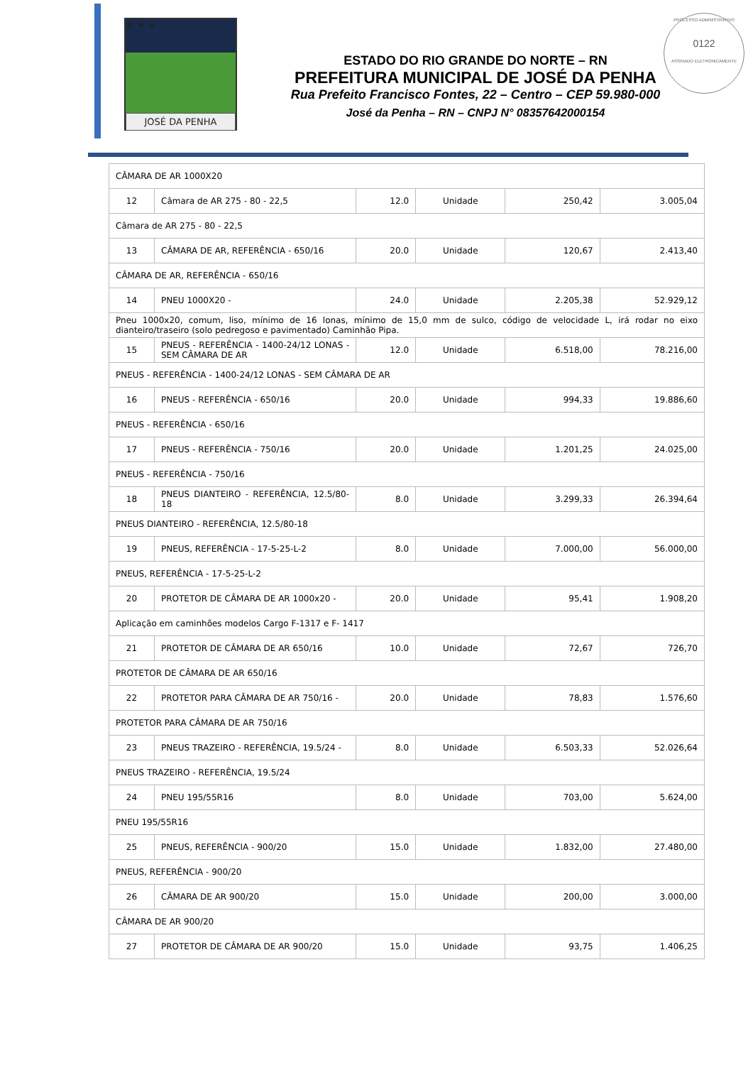★ ★ ★
JOSÉ DA PENHA
ESTADO DO RIO GRANDE DO NORTE – RN
PREFEITURA MUNICIPAL DE JOSÉ DA PENHA
Rua Prefeito Francisco Fontes, 22 – Centro – CEP 59.980-000
José da Penha – RN – CNPJ N° 08357642000154
PROCESSO ADMINISTRATIVO
0122
ASSINADO ELETRONICAMENTE
| CÂMARA DE AR 1000X20 | | | | | |
| 12 | Câmara de AR 275 - 80 - 22,5 | 12.0 | Unidade | 250,42 | 3.005,04 |
| Câmara de AR 275 - 80 - 22,5 | | | | | |
| 13 | CÂMARA DE AR, REFERÊNCIA - 650/16 | 20.0 | Unidade | 120,67 | 2.413,40 |
| CÂMARA DE AR, REFERÊNCIA - 650/16 | | | | | |
| 14 | PNEU 1000X20 - | 24.0 | Unidade | 2.205,38 | 52.929,12 |
| Pneu 1000x20, comum, liso, mínimo de 16 lonas, mínimo de 15,0 mm de sulco, código de velocidade L, irá rodar no eixo dianteiro/traseiro (solo pedregoso e pavimentado) Caminhão Pipa. | | | | | |
| 15 | PNEUS - REFERÊNCIA - 1400-24/12 LONAS - SEM CÂMARA DE AR | 12.0 | Unidade | 6.518,00 | 78.216,00 |
| PNEUS - REFERÊNCIA - 1400-24/12 LONAS - SEM CÂMARA DE AR | | | | | |
| 16 | PNEUS - REFERÊNCIA - 650/16 | 20.0 | Unidade | 994,33 | 19.886,60 |
| PNEUS - REFERÊNCIA - 650/16 | | | | | |
| 17 | PNEUS - REFERÊNCIA - 750/16 | 20.0 | Unidade | 1.201,25 | 24.025,00 |
| PNEUS - REFERÊNCIA - 750/16 | | | | | |
| 18 | PNEUS DIANTEIRO - REFERÊNCIA, 12.5/80-18 | 8.0 | Unidade | 3.299,33 | 26.394,64 |
| PNEUS DIANTEIRO - REFERÊNCIA, 12.5/80-18 | | | | | |
| 19 | PNEUS, REFERÊNCIA - 17-5-25-L-2 | 8.0 | Unidade | 7.000,00 | 56.000,00 |
| PNEUS, REFERÊNCIA - 17-5-25-L-2 | | | | | |
| 20 | PROTETOR DE CÂMARA DE AR 1000x20 - | 20.0 | Unidade | 95,41 | 1.908,20 |
| Aplicação em caminhões modelos Cargo F-1317 e F- 1417 | | | | | |
| 21 | PROTETOR DE CÂMARA DE AR 650/16 | 10.0 | Unidade | 72,67 | 726,70 |
| PROTETOR DE CÂMARA DE AR 650/16 | | | | | |
| 22 | PROTETOR PARA CÂMARA DE AR 750/16 - | 20.0 | Unidade | 78,83 | 1.576,60 |
| PROTETOR PARA CÂMARA DE AR 750/16 | | | | | |
| 23 | PNEUS TRAZEIRO - REFERÊNCIA, 19.5/24 - | 8.0 | Unidade | 6.503,33 | 52.026,64 |
| PNEUS TRAZEIRO - REFERÊNCIA, 19.5/24 | | | | | |
| 24 | PNEU 195/55R16 | 8.0 | Unidade | 703,00 | 5.624,00 |
| PNEU 195/55R16 | | | | | |
| 25 | PNEUS, REFERÊNCIA - 900/20 | 15.0 | Unidade | 1.832,00 | 27.480,00 |
| PNEUS, REFERÊNCIA - 900/20 | | | | | |
| 26 | CÂMARA DE AR 900/20 | 15.0 | Unidade | 200,00 | 3.000,00 |
| CÂMARA DE AR 900/20 | | | | | |
| 27 | PROTETOR DE CÂMARA DE AR 900/20 | 15.0 | Unidade | 93,75 | 1.406,25 |